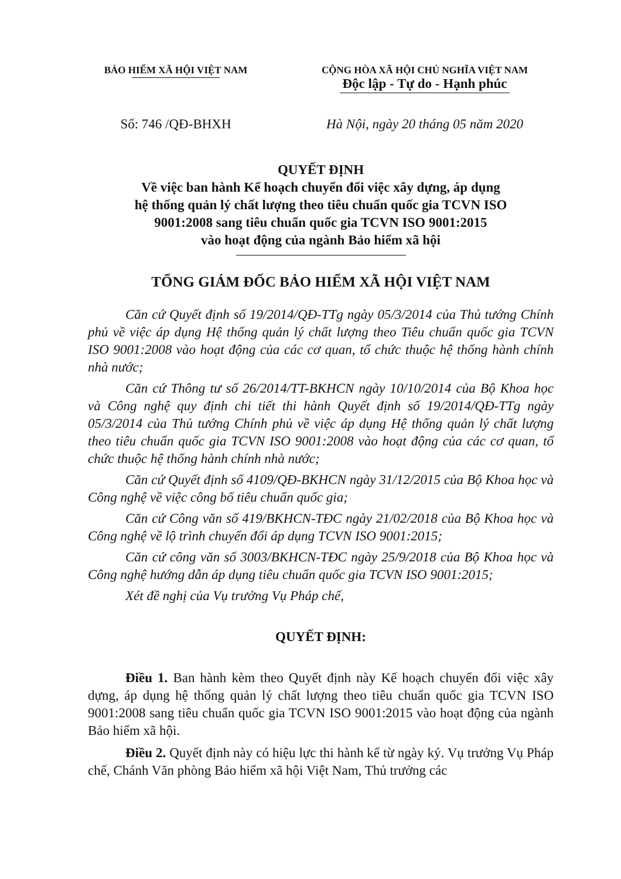BẢO HIỂM XÃ HỘI VIỆT NAM
CỘNG HÒA XÃ HỘI CHỦ NGHĨA VIỆT NAM
Độc lập - Tự do - Hạnh phúc
Số: 746 /QĐ-BHXH Hà Nội, ngày 20 tháng 05 năm 2020
QUYẾT ĐỊNH
Về việc ban hành Kế hoạch chuyển đổi việc xây dựng, áp dụng
hệ thống quản lý chất lượng theo tiêu chuẩn quốc gia TCVN ISO
9001:2008 sang tiêu chuẩn quốc gia TCVN ISO 9001:2015
vào hoạt động của ngành Bảo hiểm xã hội
TỔNG GIÁM ĐỐC BẢO HIỂM XÃ HỘI VIỆT NAM
Căn cứ Quyết định số 19/2014/QĐ-TTg ngày 05/3/2014 của Thủ tướng Chính phủ về việc áp dụng Hệ thống quản lý chất lượng theo Tiêu chuẩn quốc gia TCVN ISO 9001:2008 vào hoạt động của các cơ quan, tổ chức thuộc hệ thống hành chính nhà nước;
Căn cứ Thông tư số 26/2014/TT-BKHCN ngày 10/10/2014 của Bộ Khoa học và Công nghệ quy định chi tiết thi hành Quyết định số 19/2014/QĐ-TTg ngày 05/3/2014 của Thủ tướng Chính phủ về việc áp dụng Hệ thống quản lý chất lượng theo tiêu chuẩn quốc gia TCVN ISO 9001:2008 vào hoạt động của các cơ quan, tổ chức thuộc hệ thống hành chính nhà nước;
Căn cứ Quyết định số 4109/QĐ-BKHCN ngày 31/12/2015 của Bộ Khoa học và Công nghệ về việc công bố tiêu chuẩn quốc gia;
Căn cứ Công văn số 419/BKHCN-TĐC ngày 21/02/2018 của Bộ Khoa học và Công nghệ về lộ trình chuyển đổi áp dụng TCVN ISO 9001:2015;
Căn cứ công văn số 3003/BKHCN-TĐC ngày 25/9/2018 của Bộ Khoa học và Công nghệ hướng dẫn áp dụng tiêu chuẩn quốc gia TCVN ISO 9001:2015;
Xét đề nghị của Vụ trưởng Vụ Pháp chế,
QUYẾT ĐỊNH:
Điều 1. Ban hành kèm theo Quyết định này Kế hoạch chuyển đổi việc xây dựng, áp dụng hệ thống quản lý chất lượng theo tiêu chuẩn quốc gia TCVN ISO 9001:2008 sang tiêu chuẩn quốc gia TCVN ISO 9001:2015 vào hoạt động của ngành Bảo hiểm xã hội.
Điều 2. Quyết định này có hiệu lực thi hành kể từ ngày ký. Vụ trưởng Vụ Pháp chế, Chánh Văn phòng Bảo hiểm xã hội Việt Nam, Thủ trưởng các